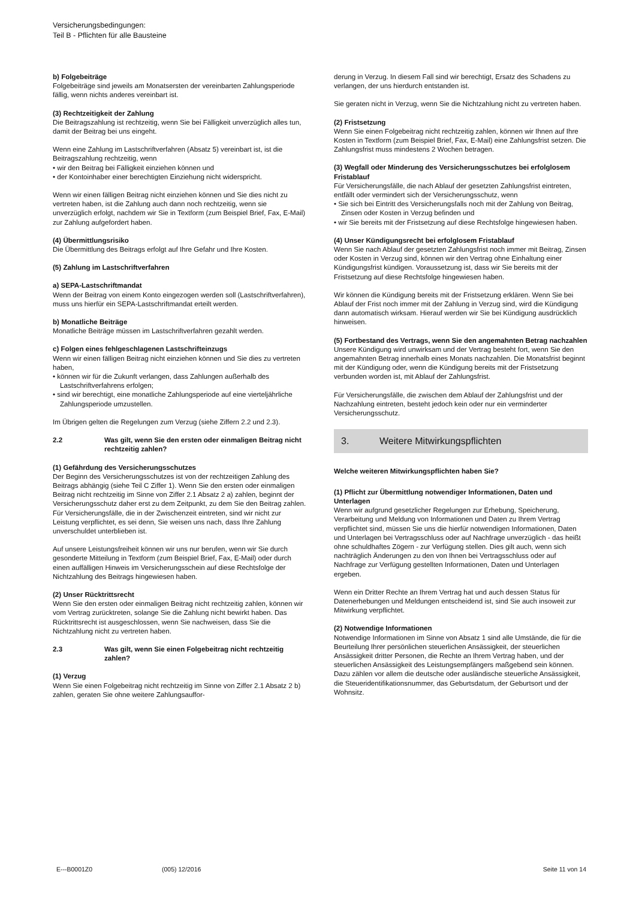Versicherungsbedingungen:
Teil B - Pflichten für alle Bausteine
b) Folgebeiträge
Folgebeiträge sind jeweils am Monatsersten der vereinbarten Zahlungsperiode fällig, wenn nichts anderes vereinbart ist.
(3) Rechtzeitigkeit der Zahlung
Die Beitragszahlung ist rechtzeitig, wenn Sie bei Fälligkeit unverzüglich alles tun, damit der Beitrag bei uns eingeht.
Wenn eine Zahlung im Lastschriftverfahren (Absatz 5) vereinbart ist, ist die Beitragszahlung rechtzeitig, wenn
• wir den Beitrag bei Fälligkeit einziehen können und
• der Kontoinhaber einer berechtigten Einziehung nicht widerspricht.
Wenn wir einen fälligen Beitrag nicht einziehen können und Sie dies nicht zu vertreten haben, ist die Zahlung auch dann noch rechtzeitig, wenn sie unverzüglich erfolgt, nachdem wir Sie in Textform (zum Beispiel Brief, Fax, E-Mail) zur Zahlung aufgefordert haben.
(4) Übermittlungsrisiko
Die Übermittlung des Beitrags erfolgt auf Ihre Gefahr und Ihre Kosten.
(5) Zahlung im Lastschriftverfahren
a) SEPA-Lastschriftmandat
Wenn der Beitrag von einem Konto eingezogen werden soll (Lastschriftverfahren), muss uns hierfür ein SEPA-Lastschriftmandat erteilt werden.
b) Monatliche Beiträge
Monatliche Beiträge müssen im Lastschriftverfahren gezahlt werden.
c) Folgen eines fehlgeschlagenen Lastschrifteinzugs
Wenn wir einen fälligen Beitrag nicht einziehen können und Sie dies zu vertreten haben,
• können wir für die Zukunft verlangen, dass Zahlungen außerhalb des Lastschriftverfahrens erfolgen;
• sind wir berechtigt, eine monatliche Zahlungsperiode auf eine vierteljährliche Zahlungsperiode umzustellen.
Im Übrigen gelten die Regelungen zum Verzug (siehe Ziffern 2.2 und 2.3).
2.2 Was gilt, wenn Sie den ersten oder einmaligen Beitrag nicht rechtzeitig zahlen?
(1) Gefährdung des Versicherungsschutzes
Der Beginn des Versicherungsschutzes ist von der rechtzeitigen Zahlung des Beitrags abhängig (siehe Teil C Ziffer 1). Wenn Sie den ersten oder einmaligen Beitrag nicht rechtzeitig im Sinne von Ziffer 2.1 Absatz 2 a) zahlen, beginnt der Versicherungsschutz daher erst zu dem Zeitpunkt, zu dem Sie den Beitrag zahlen. Für Versicherungsfälle, die in der Zwischenzeit eintreten, sind wir nicht zur Leistung verpflichtet, es sei denn, Sie weisen uns nach, dass Ihre Zahlung unverschuldet unterblieben ist.
Auf unsere Leistungsfreiheit können wir uns nur berufen, wenn wir Sie durch gesonderte Mitteilung in Textform (zum Beispiel Brief, Fax, E-Mail) oder durch einen auffälligen Hinweis im Versicherungsschein auf diese Rechtsfolge der Nichtzahlung des Beitrags hingewiesen haben.
(2) Unser Rücktrittsrecht
Wenn Sie den ersten oder einmaligen Beitrag nicht rechtzeitig zahlen, können wir vom Vertrag zurücktreten, solange Sie die Zahlung nicht bewirkt haben. Das Rücktrittsrecht ist ausgeschlossen, wenn Sie nachweisen, dass Sie die Nichtzahlung nicht zu vertreten haben.
2.3 Was gilt, wenn Sie einen Folgebeitrag nicht rechtzeitig zahlen?
(1) Verzug
Wenn Sie einen Folgebeitrag nicht rechtzeitig im Sinne von Ziffer 2.1 Absatz 2 b) zahlen, geraten Sie ohne weitere Zahlungsauffor-
derung in Verzug. In diesem Fall sind wir berechtigt, Ersatz des Schadens zu verlangen, der uns hierdurch entstanden ist.
Sie geraten nicht in Verzug, wenn Sie die Nichtzahlung nicht zu vertreten haben.
(2) Fristsetzung
Wenn Sie einen Folgebeitrag nicht rechtzeitig zahlen, können wir Ihnen auf Ihre Kosten in Textform (zum Beispiel Brief, Fax, E-Mail) eine Zahlungsfrist setzen. Die Zahlungsfrist muss mindestens 2 Wochen betragen.
(3) Wegfall oder Minderung des Versicherungsschutzes bei erfolglosem Fristablauf
Für Versicherungsfälle, die nach Ablauf der gesetzten Zahlungsfrist eintreten, entfällt oder vermindert sich der Versicherungsschutz, wenn
• Sie sich bei Eintritt des Versicherungsfalls noch mit der Zahlung von Beitrag, Zinsen oder Kosten in Verzug befinden und
• wir Sie bereits mit der Fristsetzung auf diese Rechtsfolge hingewiesen haben.
(4) Unser Kündigungsrecht bei erfolglosem Fristablauf
Wenn Sie nach Ablauf der gesetzten Zahlungsfrist noch immer mit Beitrag, Zinsen oder Kosten in Verzug sind, können wir den Vertrag ohne Einhaltung einer Kündigungsfrist kündigen. Voraussetzung ist, dass wir Sie bereits mit der Fristsetzung auf diese Rechtsfolge hingewiesen haben.
Wir können die Kündigung bereits mit der Fristsetzung erklären. Wenn Sie bei Ablauf der Frist noch immer mit der Zahlung in Verzug sind, wird die Kündigung dann automatisch wirksam. Hierauf werden wir Sie bei Kündigung ausdrücklich hinweisen.
(5) Fortbestand des Vertrags, wenn Sie den angemahnten Betrag nachzahlen
Unsere Kündigung wird unwirksam und der Vertrag besteht fort, wenn Sie den angemahnten Betrag innerhalb eines Monats nachzahlen. Die Monatsfrist beginnt mit der Kündigung oder, wenn die Kündigung bereits mit der Fristsetzung verbunden worden ist, mit Ablauf der Zahlungsfrist.
Für Versicherungsfälle, die zwischen dem Ablauf der Zahlungsfrist und der Nachzahlung eintreten, besteht jedoch kein oder nur ein verminderter Versicherungsschutz.
3. Weitere Mitwirkungspflichten
Welche weiteren Mitwirkungspflichten haben Sie?
(1) Pflicht zur Übermittlung notwendiger Informationen, Daten und Unterlagen
Wenn wir aufgrund gesetzlicher Regelungen zur Erhebung, Speicherung, Verarbeitung und Meldung von Informationen und Daten zu Ihrem Vertrag verpflichtet sind, müssen Sie uns die hierfür notwendigen Informationen, Daten und Unterlagen bei Vertragsschluss oder auf Nachfrage unverzüglich - das heißt ohne schuldhaftes Zögern - zur Verfügung stellen. Dies gilt auch, wenn sich nachträglich Änderungen zu den von Ihnen bei Vertragsschluss oder auf Nachfrage zur Verfügung gestellten Informationen, Daten und Unterlagen ergeben.
Wenn ein Dritter Rechte an Ihrem Vertrag hat und auch dessen Status für Datenerhebungen und Meldungen entscheidend ist, sind Sie auch insoweit zur Mitwirkung verpflichtet.
(2) Notwendige Informationen
Notwendige Informationen im Sinne von Absatz 1 sind alle Umstände, die für die Beurteilung Ihrer persönlichen steuerlichen Ansässigkeit, der steuerlichen Ansässigkeit dritter Personen, die Rechte an Ihrem Vertrag haben, und der steuerlichen Ansässigkeit des Leistungsempfängers maßgebend sein können. Dazu zählen vor allem die deutsche oder ausländische steuerliche Ansässigkeit, die Steueridentifikationsnummer, das Geburtsdatum, der Geburtsort und der Wohnsitz.
E---B0001Z0 (005) 12/2016 Seite 11 von 14